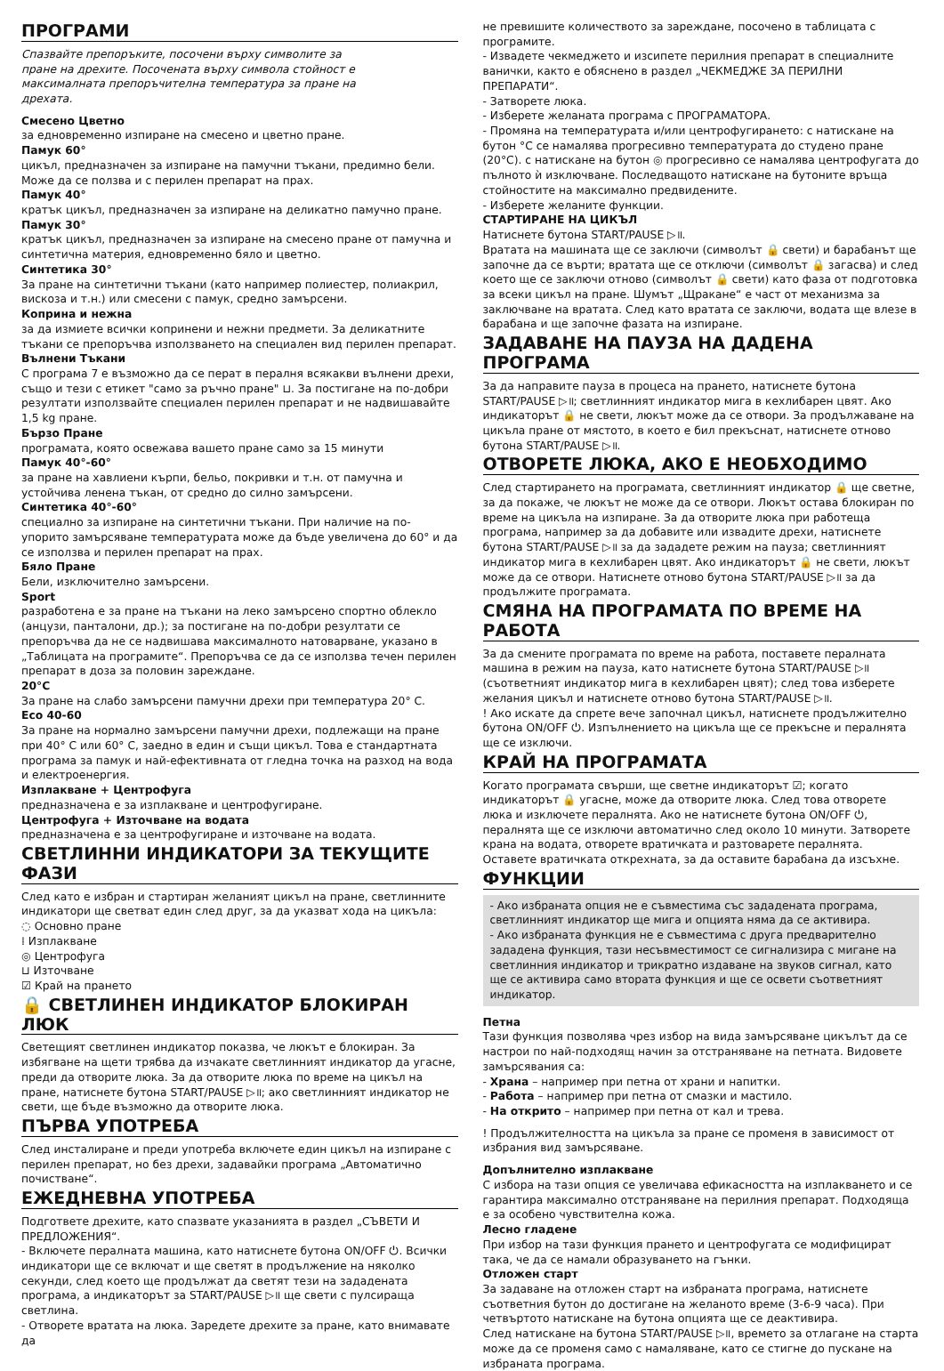ПРОГРАМИ
Спазвайте препоръките, посочени върху символите за пране на дрехите. Посочената върху символа стойност е максималната препоръчителна температура за пране на дрехата.
Смесено Цветно
за едновременно изпиране на смесено и цветно пране.
Памук 60°
цикъл, предназначен за изпиране на памучни тъкани, предимно бели. Може да се ползва и с перилен препарат на прах.
Памук 40°
кратък цикъл, предназначен за изпиране на деликатно памучно пране.
Памук 30°
кратък цикъл, предназначен за изпиране на смесено пране от памучна и синтетична материя, едновременно бяло и цветно.
Синтетика 30°
За пране на синтетични тъкани (като например полиестер, полиакрил, вискоза и т.н.) или смесени с памук, средно замърсени.
Коприна и нежна
за да измиете всички копринени и нежни предмети. За деликатните тъкани се препоръчва използването на специален вид перилен препарат.
Вълнени Тъкани
С програма 7 е възможно да се перат в пералня всякакви вълнени дрехи, също и тези с етикет "само за ръчно пране" ⊔. За постигане на по-добри резултати използвайте специален перилен препарат и не надвишавайте 1,5 kg пране.
Бързо Пране
програмата, която освежава вашето пране само за 15 минути
Памук 40°-60°
за пране на хавлиени кърпи, бельо, покривки и т.н. от памучна и устойчива ленена тъкан, от средно до силно замърсени.
Синтетика 40°-60°
специално за изпиране на синтетични тъкани. При наличие на по-упорито замърсяване температурата може да бъде увеличена до 60° и да се използва и перилен препарат на прах.
Бяло Пране
Бели, изключително замърсени.
Sport
разработена е за пране на тъкани на леко замърсено спортно облекло (анцузи, панталони, др.); за постигане на по-добри резултати се препоръчва да не се надвишава максималното натоварване, указано в „Таблицата на програмите“. Препоръчва се да се използва течен перилен препарат в доза за половин зареждане.
20°C
За пране на слабо замърсени памучни дрехи при температура 20° C.
Eco 40-60
За пране на нормално замърсени памучни дрехи, подлежащи на пране при 40° C или 60° C, заедно в един и същи цикъл. Това е стандартната програма за памук и най-ефективната от гледна точка на разход на вода и електроенергия.
Изплакване + Центрофуга
предназначена е за изплакване и центрофугиране.
Центрофуга + Източване на водата
предназначена е за центрофугиране и източване на водата.
СВЕТЛИННИ ИНДИКАТОРИ ЗА ТЕКУЩИТЕ ФАЗИ
След като е избран и стартиран желаният цикъл на пране, светлинните индикатори ще светват един след друг, за да указват хода на цикъла:
◌ Основно пране
⁞ Изплакване
◎ Центрофуга
⊔ Източване
☑ Край на прането
🔒 СВЕТЛИНЕН ИНДИКАТОР БЛОКИРАН ЛЮК
Светещият светлинен индикатор показва, че люкът е блокиран. За избягване на щети трябва да изчакате светлинният индикатор да угасне, преди да отворите люка. За да отворите люка по време на цикъл на пране, натиснете бутона START/PAUSE ▷॥; ако светлинният индикатор не свети, ще бъде възможно да отворите люка.
ПЪРВА УПОТРЕБА
След инсталиране и преди употреба включете един цикъл на изпиране с перилен препарат, но без дрехи, задавайки програма „Автоматично почистване“.
ЕЖЕДНЕВНА УПОТРЕБА
Подгответе дрехите, като спазвате указанията в раздел „СЪВЕТИ И ПРЕДЛОЖЕНИЯ“.
- Включете пералната машина, като натиснете бутона ON/OFF ⏻. Всички индикатори ще се включат и ще светят в продължение на няколко секунди, след което ще продължат да светят тези на зададената програма, а индикаторът за START/PAUSE ▷॥ ще свети с пулсираща светлина.
- Отворете вратата на люка. Заредете дрехите за пране, като внимавате да
не превишите количеството за зареждане, посочено в таблицата с програмите.
- Извадете чекмеджето и изсипете перилния препарат в специалните ванички, както е обяснено в раздел „ЧЕКМЕДЖЕ ЗА ПЕРИЛНИ ПРЕПАРАТИ“.
- Затворете люка.
- Изберете желаната програма с ПРОГРАМАТОРА.
- Промяна на температурата и/или центрофугирането: с натискане на бутон °C се намалява прогресивно температурата до студено пране (20°C). с натискане на бутон ◎ прогресивно се намалява центрофугата до пълното ѝ изключване. Последващото натискане на бутоните връща стойностите на максимално предвидените.
- Изберете желаните функции.
СТАРТИРАНЕ НА ЦИКЪЛ
Натиснете бутона START/PAUSE ▷॥.
Вратата на машината ще се заключи (символът 🔒 свети) и барабанът ще започне да се върти; вратата ще се отключи (символът 🔒 загасва) и след което ще се заключи отново (символът 🔒 свети) като фаза от подготовка за всеки цикъл на пране. Шумът „Щракане“ е част от механизма за заключване на вратата. След като вратата се заключи, водата ще влезе в барабана и ще започне фазата на изпиране.
ЗАДАВАНЕ НА ПАУЗА НА ДАДЕНА ПРОГРАМА
За да направите пауза в процеса на прането, натиснете бутона START/PAUSE ▷॥; светлинният индикатор мига в кехлибарен цвят. Ако индикаторът 🔒 не свети, люкът може да се отвори. За продължаване на цикъла пране от мястото, в което е бил прекъснат, натиснете отново бутона START/PAUSE ▷॥.
ОТВОРЕТЕ ЛЮКА, АКО Е НЕОБХОДИМО
След стартирането на програмата, светлинният индикатор 🔒 ще светне, за да покаже, че люкът не може да се отвори. Люкът остава блокиран по време на цикъла на изпиране. За да отворите люка при работеща програма, например за да добавите или извадите дрехи, натиснете бутона START/PAUSE ▷॥ за да зададете режим на пауза; светлинният индикатор мига в кехлибарен цвят. Ако индикаторът 🔒 не свети, люкът може да се отвори. Натиснете отново бутона START/PAUSE ▷॥ за да продължите програмата.
СМЯНА НА ПРОГРАМАТА ПО ВРЕМЕ НА РАБОТА
За да смените програмата по време на работа, поставете пералната машина в режим на пауза, като натиснете бутона START/PAUSE ▷॥ (съответният индикатор мига в кехлибарен цвят); след това изберете желания цикъл и натиснете отново бутона START/PAUSE ▷॥.
! Ако искате да спрете вече започнал цикъл, натиснете продължително бутона ON/OFF ⏻. Изпълнението на цикъла ще се прекъсне и пералнята ще се изключи.
КРАЙ НА ПРОГРАМАТА
Когато програмата свърши, ще светне индикаторът ☑; когато индикаторът 🔒 угасне, може да отворите люка. След това отворете люка и изключете пералнята. Ако не натиснете бутона ON/OFF ⏻, пералнята ще се изключи автоматично след около 10 минути. Затворете крана на водата, отворете вратичката и разтоварете пералнята. Оставете вратичката открехната, за да оставите барабана да изсъхне.
ФУНКЦИИ
- Ако избраната опция не е съвместима със зададената програма, светлинният индикатор ще мига и опцията няма да се активира.
- Ако избраната функция не е съвместима с друга предварително зададена функция, тази несъвместимост се сигнализира с мигане на светлинния индикатор и трикратно издаване на звуков сигнал, като ще се активира само втората функция и ще се освети съответният индикатор.
Петна
Тази функция позволява чрез избор на вида замърсяване цикълът да се настрои по най-подходящ начин за отстраняване на петната. Видовете замърсявания са:
- Храна – например при петна от храни и напитки.
- Работа – например при петна от смазки и мастило.
- На открито – например при петна от кал и трева.
! Продължителността на цикъла за пране се променя в зависимост от избрания вид замърсяване.
Допълнително изплакване
С избора на тази опция се увеличава ефикасността на изплакването и се гарантира максимално отстраняване на перилния препарат. Подходяща е за особено чувствителна кожа.
Лесно гладене
При избор на тази функция прането и центрофугата се модифицират така, че да се намали образуването на гънки.
Отложен старт
За задаване на отложен старт на избраната програма, натиснете съответния бутон до достигане на желаното време (3-6-9 часа). При четвъртото натискане на бутона опцията ще се деактивира.
След натискане на бутона START/PAUSE ▷॥, времето за отлагане на старта може да се променя само с намаляване, като се стигне до пускане на избраната програма.